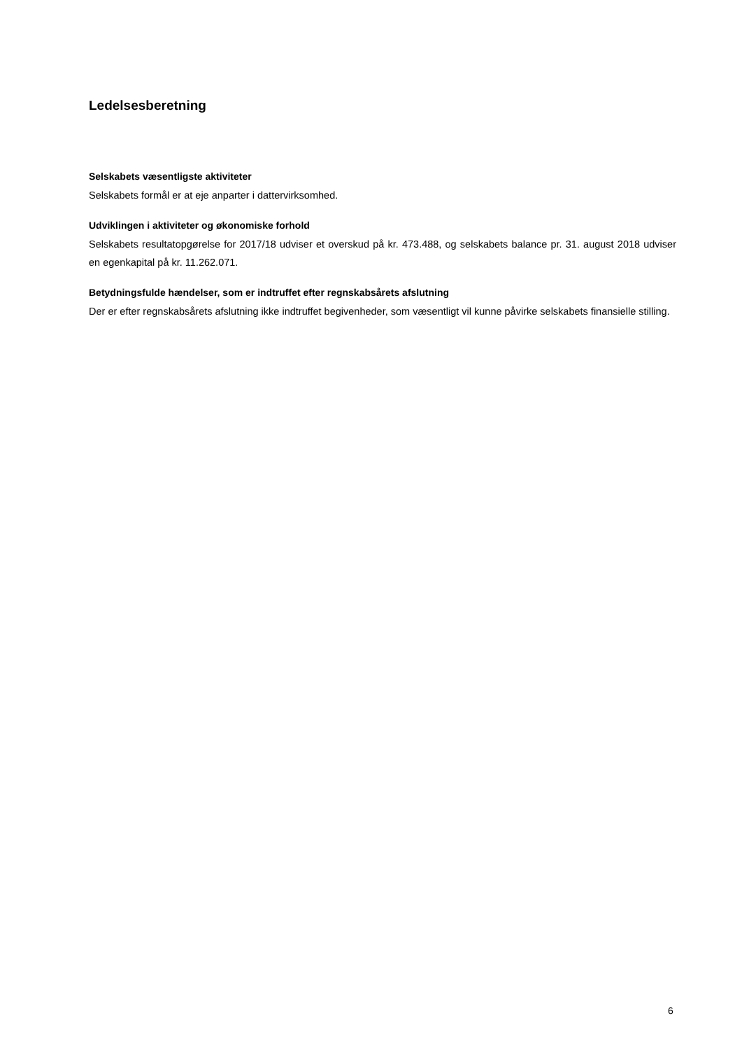Ledelsesberetning
Selskabets væsentligste aktiviteter
Selskabets formål er at eje anparter i dattervirksomhed.
Udviklingen i aktiviteter og økonomiske forhold
Selskabets resultatopgørelse for 2017/18 udviser et overskud på kr. 473.488, og selskabets balance pr. 31. august 2018 udviser en egenkapital på kr. 11.262.071.
Betydningsfulde hændelser, som er indtruffet efter regnskabsårets afslutning
Der er efter regnskabsårets afslutning ikke indtruffet begivenheder, som væsentligt vil kunne påvirke selskabets finansielle stilling.
6